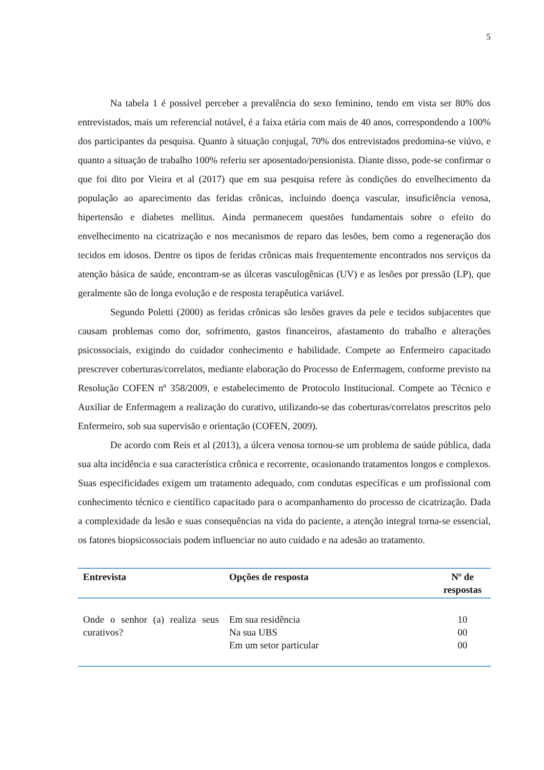5
Na tabela 1 é possível perceber a prevalência do sexo feminino, tendo em vista ser 80% dos entrevistados, mais um referencial notável, é a faixa etária com mais de 40 anos, correspondendo a 100% dos participantes da pesquisa. Quanto à situação conjugal, 70% dos entrevistados predomina-se viúvo, e quanto a situação de trabalho 100% referiu ser aposentado/pensionista. Diante disso, pode-se confirmar o que foi dito por Vieira et al (2017) que em sua pesquisa refere às condições do envelhecimento da população ao aparecimento das feridas crônicas, incluindo doença vascular, insuficiência venosa, hipertensão e diabetes mellitus. Ainda permanecem questões fundamentais sobre o efeito do envelhecimento na cicatrização e nos mecanismos de reparo das lesões, bem como a regeneração dos tecidos em idosos. Dentre os tipos de feridas crônicas mais frequentemente encontrados nos serviços da atenção básica de saúde, encontram-se as úlceras vasculogênicas (UV) e as lesões por pressão (LP), que geralmente são de longa evolução e de resposta terapêutica variável.
Segundo Poletti (2000) as feridas crônicas são lesões graves da pele e tecidos subjacentes que causam problemas como dor, sofrimento, gastos financeiros, afastamento do trabalho e alterações psicossociais, exigindo do cuidador conhecimento e habilidade. Compete ao Enfermeiro capacitado prescrever coberturas/correlatos, mediante elaboração do Processo de Enfermagem, conforme previsto na Resolução COFEN nº 358/2009, e estabelecimento de Protocolo Institucional. Compete ao Técnico e Auxiliar de Enfermagem a realização do curativo, utilizando-se das coberturas/correlatos prescritos pelo Enfermeiro, sob sua supervisão e orientação (COFEN, 2009).
De acordo com Reis et al (2013), a úlcera venosa tornou-se um problema de saúde pública, dada sua alta incidência e sua característica crônica e recorrente, ocasionando tratamentos longos e complexos. Suas especificidades exigem um tratamento adequado, com condutas específicas e um profissional com conhecimento técnico e científico capacitado para o acompanhamento do processo de cicatrização. Dada a complexidade da lesão e suas consequências na vida do paciente, a atenção integral torna-se essencial, os fatores biopsicossociais podem influenciar no auto cuidado e na adesão ao tratamento.
| Entrevista | Opções de resposta | Nº de respostas |
| --- | --- | --- |
| Onde o senhor (a) realiza seus curativos? | Em sua residência Na sua UBS Em um setor particular | 10 00 00 |